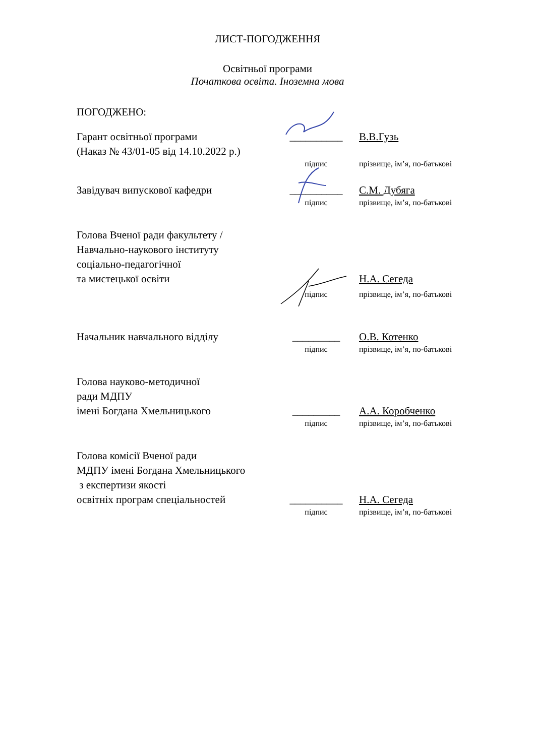ЛИСТ-ПОГОДЖЕННЯ
Освітньої програми
Початкова освіта. Іноземна мова
ПОГОДЖЕНО:
Гарант освітньої програми
(Наказ № 43/01-05 від 14.10.2022 р.)
__________ В.В.Гузь
підпис прізвище, ім’я, по-батькові
Завідувач випускової кафедри __________ С.М. Дубяга
підпис прізвище, ім’я, по-батькові
Голова Вченої ради факультету /
Навчально-наукового інституту
соціально-педагогічної
та мистецької освіти
Н.А. Сегеда
підпис прізвище, ім’я, по-батькові
Начальник навчального відділу _________ О.В. Котенко
підпис прізвище, ім’я, по-батькові
Голова науково-методичної
ради МДПУ
імені Богдана Хмельницького
_________ А.А. Коробченко
підпис прізвище, ім’я, по-батькові
Голова комісії Вченої ради
МДПУ імені Богдана Хмельницького
з експертизи якості
освітніх програм спеціальностей
__________ Н.А. Сегеда
підпис прізвище, ім’я, по-батькові